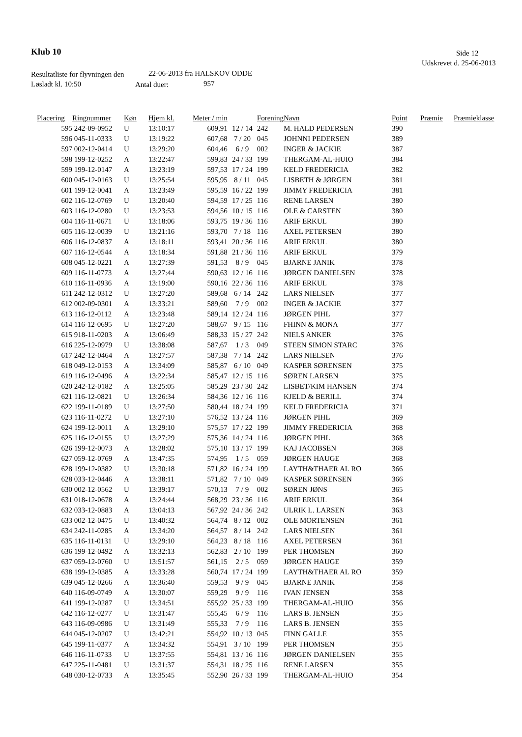Klub 10 Side 12
Udskrevet d. 25-06-2013
Resultatliste for flyvningen den
22-06-2013 fra HALSKOV ODDE
Løsladt kl. 10:50 Antal duer: 957
| Placering | Ringnummer | Køn | Hjem kl. | Meter / min | | Forening | Navn | Point | Præmie | Præmieklasse |
| --- | --- | --- | --- | --- | --- | --- | --- | --- | --- | --- |
| 595 | 242-09-0952 | U | 13:10:17 | 609,91 | 12 / 14 | 242 | M. HALD PEDERSEN | 390 | | |
| 596 | 045-11-0333 | U | 13:19:22 | 607,68 | 7 / 20 | 045 | JOHNNI PEDERSEN | 389 | | |
| 597 | 002-12-0414 | U | 13:29:20 | 604,46 | 6 / 9 | 002 | INGER & JACKIE | 387 | | |
| 598 | 199-12-0252 | A | 13:22:47 | 599,83 | 24 / 33 | 199 | THERGAM-AL-HUIO | 384 | | |
| 599 | 199-12-0147 | A | 13:23:19 | 597,53 | 17 / 24 | 199 | KELD FREDERICIA | 382 | | |
| 600 | 045-12-0163 | U | 13:25:54 | 595,95 | 8 / 11 | 045 | LISBETH & JØRGEN | 381 | | |
| 601 | 199-12-0041 | A | 13:23:49 | 595,59 | 16 / 22 | 199 | JIMMY FREDERICIA | 381 | | |
| 602 | 116-12-0769 | U | 13:20:40 | 594,59 | 17 / 25 | 116 | RENE LARSEN | 380 | | |
| 603 | 116-12-0280 | U | 13:23:53 | 594,56 | 10 / 15 | 116 | OLE & CARSTEN | 380 | | |
| 604 | 116-11-0671 | U | 13:18:06 | 593,75 | 19 / 36 | 116 | ARIF ERKUL | 380 | | |
| 605 | 116-12-0039 | U | 13:21:16 | 593,70 | 7 / 18 | 116 | AXEL PETERSEN | 380 | | |
| 606 | 116-12-0837 | A | 13:18:11 | 593,41 | 20 / 36 | 116 | ARIF ERKUL | 380 | | |
| 607 | 116-12-0544 | A | 13:18:34 | 591,88 | 21 / 36 | 116 | ARIF ERKUL | 379 | | |
| 608 | 045-12-0221 | A | 13:27:39 | 591,53 | 8 / 9 | 045 | BJARNE JANIK | 378 | | |
| 609 | 116-11-0773 | A | 13:27:44 | 590,63 | 12 / 16 | 116 | JØRGEN DANIELSEN | 378 | | |
| 610 | 116-11-0936 | A | 13:19:00 | 590,16 | 22 / 36 | 116 | ARIF ERKUL | 378 | | |
| 611 | 242-12-0312 | U | 13:27:20 | 589,68 | 6 / 14 | 242 | LARS NIELSEN | 377 | | |
| 612 | 002-09-0301 | A | 13:33:21 | 589,60 | 7 / 9 | 002 | INGER & JACKIE | 377 | | |
| 613 | 116-12-0112 | A | 13:23:48 | 589,14 | 12 / 24 | 116 | JØRGEN PIHL | 377 | | |
| 614 | 116-12-0695 | U | 13:27:20 | 588,67 | 9 / 15 | 116 | FHINN & MONA | 377 | | |
| 615 | 918-11-0203 | A | 13:06:49 | 588,33 | 15 / 27 | 242 | NIELS ANKER | 376 | | |
| 616 | 225-12-0979 | U | 13:38:08 | 587,67 | 1 / 3 | 049 | STEEN SIMON STARC | 376 | | |
| 617 | 242-12-0464 | A | 13:27:57 | 587,38 | 7 / 14 | 242 | LARS NIELSEN | 376 | | |
| 618 | 049-12-0153 | A | 13:34:09 | 585,87 | 6 / 10 | 049 | KASPER SØRENSEN | 375 | | |
| 619 | 116-12-0496 | A | 13:22:34 | 585,47 | 12 / 15 | 116 | SØREN LARSEN | 375 | | |
| 620 | 242-12-0182 | A | 13:25:05 | 585,29 | 23 / 30 | 242 | LISBET/KIM HANSEN | 374 | | |
| 621 | 116-12-0821 | U | 13:26:34 | 584,36 | 12 / 16 | 116 | KJELD & BERILL | 374 | | |
| 622 | 199-11-0189 | U | 13:27:50 | 580,44 | 18 / 24 | 199 | KELD FREDERICIA | 371 | | |
| 623 | 116-11-0272 | U | 13:27:10 | 576,52 | 13 / 24 | 116 | JØRGEN PIHL | 369 | | |
| 624 | 199-12-0011 | A | 13:29:10 | 575,57 | 17 / 22 | 199 | JIMMY FREDERICIA | 368 | | |
| 625 | 116-12-0155 | U | 13:27:29 | 575,36 | 14 / 24 | 116 | JØRGEN PIHL | 368 | | |
| 626 | 199-12-0073 | A | 13:28:02 | 575,10 | 13 / 17 | 199 | KAJ JACOBSEN | 368 | | |
| 627 | 059-12-0769 | A | 13:47:35 | 574,95 | 1 / 5 | 059 | JØRGEN HAUGE | 368 | | |
| 628 | 199-12-0382 | U | 13:30:18 | 571,82 | 16 / 24 | 199 | LAYTH&THAER AL RO | 366 | | |
| 628 | 033-12-0446 | A | 13:38:11 | 571,82 | 7 / 10 | 049 | KASPER SØRENSEN | 366 | | |
| 630 | 002-12-0562 | U | 13:39:17 | 570,13 | 7 / 9 | 002 | SØREN JØNS | 365 | | |
| 631 | 018-12-0678 | A | 13:24:44 | 568,29 | 23 / 36 | 116 | ARIF ERKUL | 364 | | |
| 632 | 033-12-0883 | A | 13:04:13 | 567,92 | 24 / 36 | 242 | ULRIK L. LARSEN | 363 | | |
| 633 | 002-12-0475 | U | 13:40:32 | 564,74 | 8 / 12 | 002 | OLE MORTENSEN | 361 | | |
| 634 | 242-11-0285 | A | 13:34:20 | 564,57 | 8 / 14 | 242 | LARS NIELSEN | 361 | | |
| 635 | 116-11-0131 | U | 13:29:10 | 564,23 | 8 / 18 | 116 | AXEL PETERSEN | 361 | | |
| 636 | 199-12-0492 | A | 13:32:13 | 562,83 | 2 / 10 | 199 | PER THOMSEN | 360 | | |
| 637 | 059-12-0760 | U | 13:51:57 | 561,15 | 2 / 5 | 059 | JØRGEN HAUGE | 359 | | |
| 638 | 199-12-0385 | A | 13:33:28 | 560,74 | 17 / 24 | 199 | LAYTH&THAER AL RO | 359 | | |
| 639 | 045-12-0266 | A | 13:36:40 | 559,53 | 9 / 9 | 045 | BJARNE JANIK | 358 | | |
| 640 | 116-09-0749 | A | 13:30:07 | 559,29 | 9 / 9 | 116 | IVAN JENSEN | 358 | | |
| 641 | 199-12-0287 | U | 13:34:51 | 555,92 | 25 / 33 | 199 | THERGAM-AL-HUIO | 356 | | |
| 642 | 116-12-0277 | U | 13:31:47 | 555,45 | 6 / 9 | 116 | LARS B. JENSEN | 355 | | |
| 643 | 116-09-0986 | U | 13:31:49 | 555,33 | 7 / 9 | 116 | LARS B. JENSEN | 355 | | |
| 644 | 045-12-0207 | U | 13:42:21 | 554,92 | 10 / 13 | 045 | FINN GALLE | 355 | | |
| 645 | 199-11-0377 | A | 13:34:32 | 554,91 | 3 / 10 | 199 | PER THOMSEN | 355 | | |
| 646 | 116-11-0733 | U | 13:37:55 | 554,81 | 13 / 16 | 116 | JØRGEN DANIELSEN | 355 | | |
| 647 | 225-11-0481 | U | 13:31:37 | 554,31 | 18 / 25 | 116 | RENE LARSEN | 355 | | |
| 648 | 030-12-0733 | A | 13:35:45 | 552,90 | 26 / 33 | 199 | THERGAM-AL-HUIO | 354 | | |